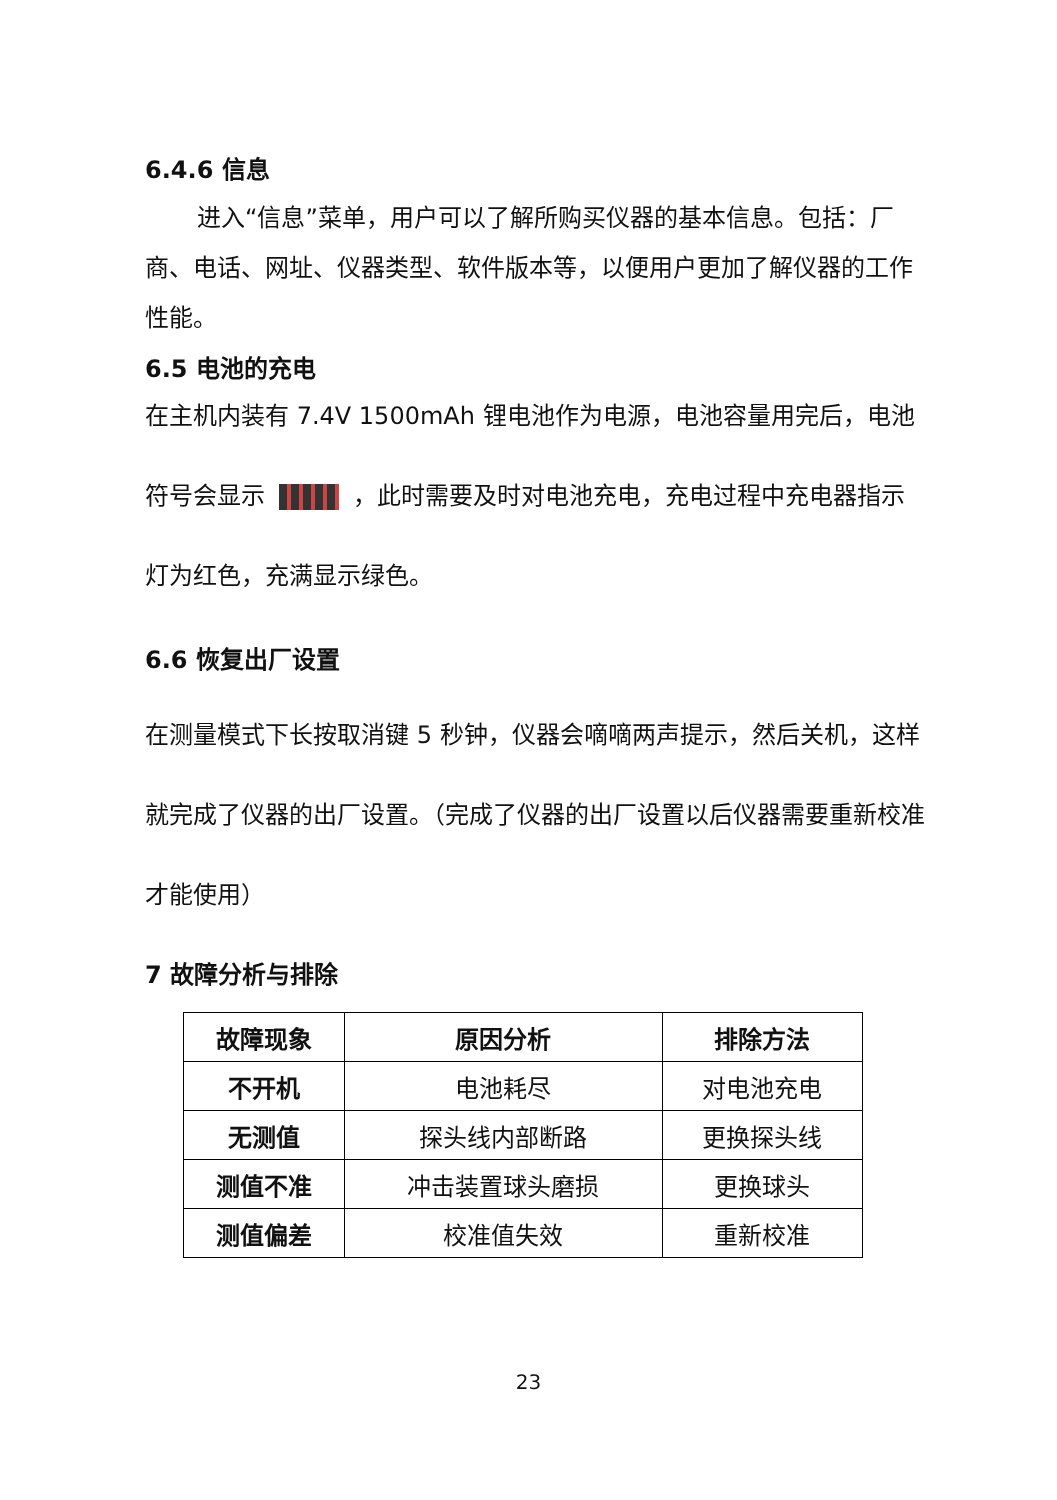6.4.6 信息
进入“信息”菜单，用户可以了解所购买仪器的基本信息。包括：厂商、电话、网址、仪器类型、软件版本等，以便用户更加了解仪器的工作性能。
6.5 电池的充电
在主机内装有 7.4V 1500mAh 锂电池作为电源，电池容量用完后，电池符号会显示 ，此时需要及时对电池充电，充电过程中充电器指示灯为红色，充满显示绿色。
6.6 恢复出厂设置
在测量模式下长按取消键 5 秒钟，仪器会嘀嘀两声提示，然后关机，这样就完成了仪器的出厂设置。（完成了仪器的出厂设置以后仪器需要重新校准才能使用）
7 故障分析与排除
| 故障现象 | 原因分析 | 排除方法 |
| --- | --- | --- |
| 不开机 | 电池耗尽 | 对电池充电 |
| 无测值 | 探头线内部断路 | 更换探头线 |
| 测值不准 | 冲击装置球头磨损 | 更换球头 |
| 测值偏差 | 校准值失效 | 重新校准 |
23